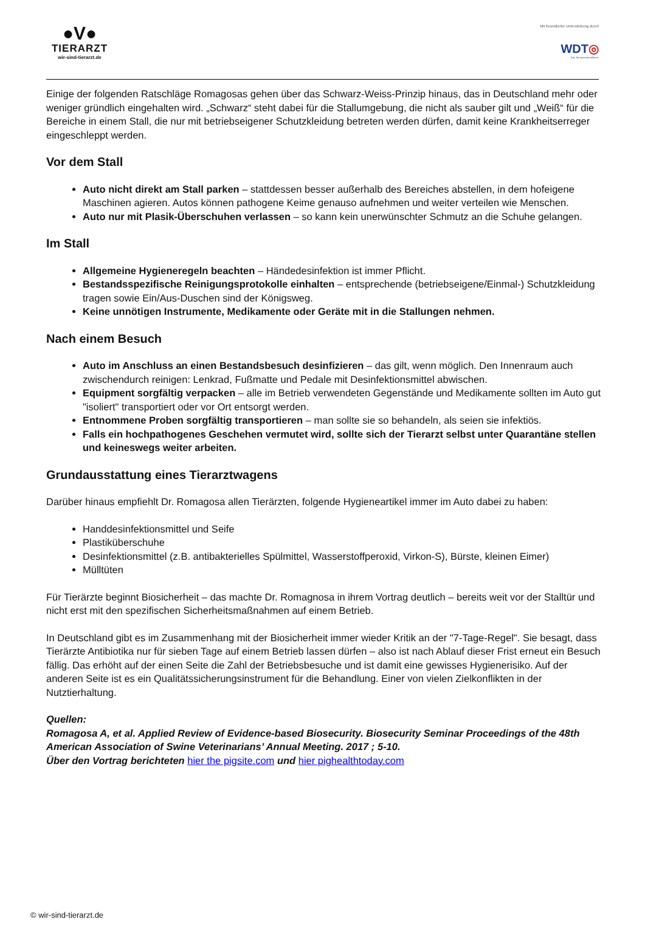●V●
TIERARZT
wir-sind-tierarzt.de
Mit freundlicher Unterstützung durch
WDT◎
Das Tierarztunternehmen.
Einige der folgenden Ratschläge Romagosas gehen über das Schwarz-Weiss-Prinzip hinaus, das in Deutschland mehr oder weniger gründlich eingehalten wird. „Schwarz“ steht dabei für die Stallumgebung, die nicht als sauber gilt und „Weiß“ für die Bereiche in einem Stall, die nur mit betriebseigener Schutzkleidung betreten werden dürfen, damit keine Krankheitserreger eingeschleppt werden.
Vor dem Stall
Auto nicht direkt am Stall parken – stattdessen besser außerhalb des Bereiches abstellen, in dem hofeigene Maschinen agieren. Autos können pathogene Keime genauso aufnehmen und weiter verteilen wie Menschen.
Auto nur mit Plasik-Überschuhen verlassen – so kann kein unerwünschter Schmutz an die Schuhe gelangen.
Im Stall
Allgemeine Hygieneregeln beachten – Händedesinfektion ist immer Pflicht.
Bestandsspezifische Reinigungsprotokolle einhalten – entsprechende (betriebseigene/Einmal-) Schutzkleidung tragen sowie Ein/Aus-Duschen sind der Königsweg.
Keine unnötigen Instrumente, Medikamente oder Geräte mit in die Stallungen nehmen.
Nach einem Besuch
Auto im Anschluss an einen Bestandsbesuch desinfizieren – das gilt, wenn möglich. Den Innenraum auch zwischendurch reinigen: Lenkrad, Fußmatte und Pedale mit Desinfektionsmittel abwischen.
Equipment sorgfältig verpacken – alle im Betrieb verwendeten Gegenstände und Medikamente sollten im Auto gut "isoliert" transportiert oder vor Ort entsorgt werden.
Entnommene Proben sorgfältig transportieren – man sollte sie so behandeln, als seien sie infektiös.
Falls ein hochpathogenes Geschehen vermutet wird, sollte sich der Tierarzt selbst unter Quarantäne stellen und keineswegs weiter arbeiten.
Grundausstattung eines Tierarztwagens
Darüber hinaus empfiehlt Dr. Romagosa allen Tierärzten, folgende Hygieneartikel immer im Auto dabei zu haben:
Handdesinfektionsmittel und Seife
Plastiküberschuhe
Desinfektionsmittel (z.B. antibakterielles Spülmittel, Wasserstoffperoxid, Virkon-S), Bürste, kleinen Eimer)
Mülltüten
Für Tierärzte beginnt Biosicherheit – das machte Dr. Romagnosa in ihrem Vortrag deutlich – bereits weit vor der Stalltür und nicht erst mit den spezifischen Sicherheitsmaßnahmen auf einem Betrieb.
In Deutschland gibt es im Zusammenhang mit der Biosicherheit immer wieder Kritik an der "7-Tage-Regel". Sie besagt, dass Tierärzte Antibiotika nur für sieben Tage auf einem Betrieb lassen dürfen – also ist nach Ablauf dieser Frist erneut ein Besuch fällig. Das erhöht auf der einen Seite die Zahl der Betriebsbesuche und ist damit eine gewisses Hygienerisiko. Auf der anderen Seite ist es ein Qualitätssicherungsinstrument für die Behandlung. Einer von vielen Zielkonflikten in der Nutztierhaltung.
Quellen:
Romagosa A, et al. Applied Review of Evidence-based Biosecurity. Biosecurity Seminar Proceedings of the 48th American Association of Swine Veterinarians’ Annual Meeting. 2017 ; 5-10.
Über den Vortrag berichteten hier the pigsite.com und hier pighealthtoday.com
© wir-sind-tierarzt.de